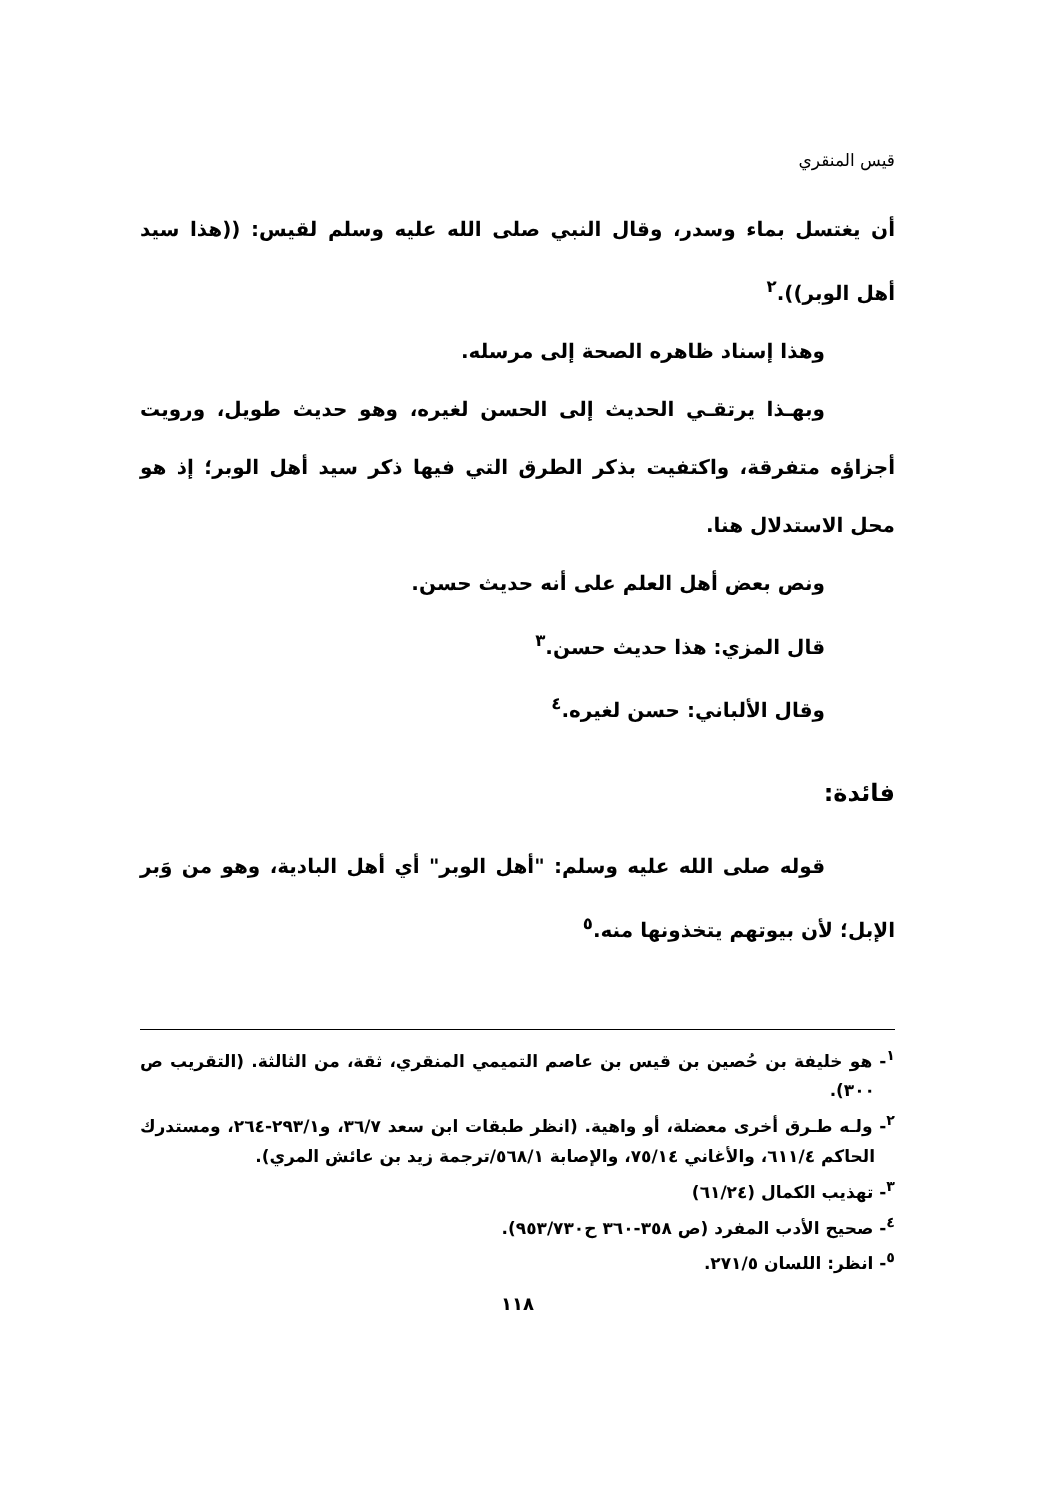قيس المنقري
أن يغتسل بماء وسدر، وقال النبي صلى الله عليه وسلم لقيس: ((هذا سيد أهل الوبر)).<sup>٢</sup>
وهذا إسناد ظاهره الصحة إلى مرسله.
وبهـذا يرتقـي الحديث إلى الحسن لغيره، وهو حديث طويل، ورويت أجزاؤه متفرقة، واكتفيت بذكر الطرق التي فيها ذكر سيد أهل الوبر؛ إذ هو محل الاستدلال هنا.
ونص بعض أهل العلم على أنه حديث حسن.
قال المزي: هذا حديث حسن.<sup>٣</sup>
وقال الألباني: حسن لغيره.<sup>٤</sup>
فائدة:
قوله صلى الله عليه وسلم: "أهل الوبر" أي أهل البادية، وهو من وَبر الإبل؛ لأن بيوتهم يتخذونها منه.<sup>٥</sup>
<sup>١</sup>- هو خليفة بن حُصين بن قيس بن عاصم التميمي المنقري، ثقة، من الثالثة. (التقريب ص ٣٠٠).
<sup>٢</sup>- ولـه طـرق أخرى معضلة، أو واهية. (انظر طبقات ابن سعد ٣٦/٧، و٢٩٣/١-٢٦٤، ومستدرك الحاكم ٦١١/٤، والأغاني ٧٥/١٤، والإصابة ٥٦٨/١/ترجمة زيد بن عائش المري).
<sup>٣</sup>- تهذيب الكمال (٦١/٢٤)
<sup>٤</sup>- صحيح الأدب المفرد (ص ٣٥٨-٣٦٠ ح٩٥٣/٧٣٠).
<sup>٥</sup>- انظر: اللسان ٢٧١/٥.
١١٨